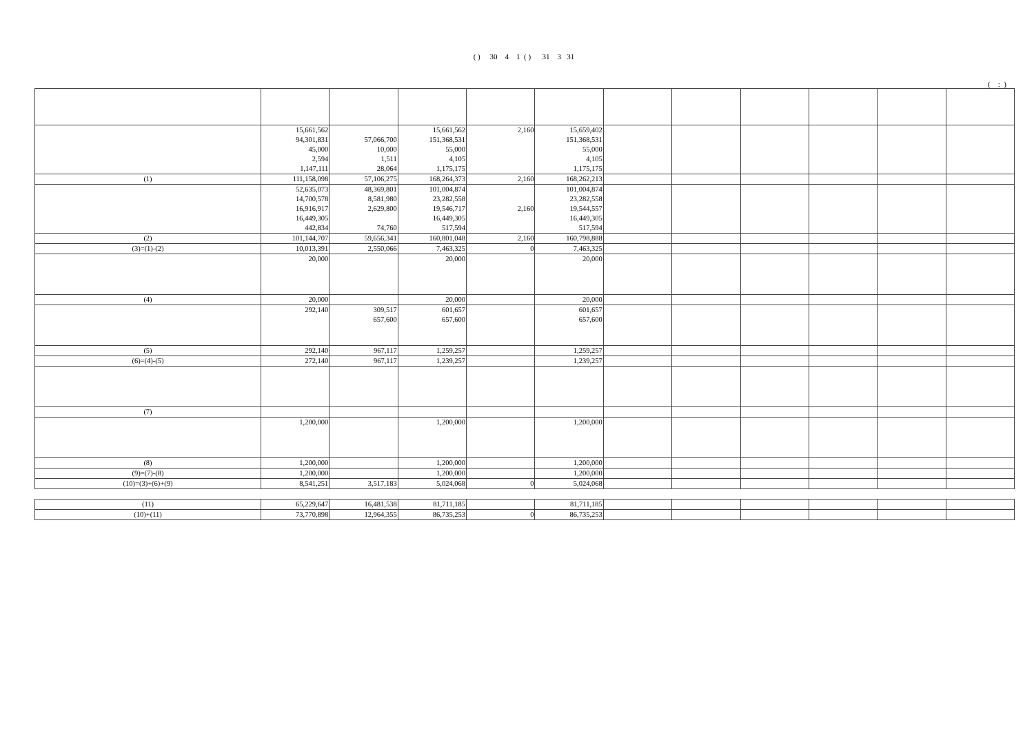( ) 30 4 1 ( ) 31 3 31
( : )
| | 15,661,562 94,301,831 45,000 2,594 1,147,111 | 57,066,700 10,000 1,511 28,064 | 15,661,562 151,368,531 55,000 4,105 1,175,175 | 2,160 | 15,659,402 151,368,531 55,000 4,105 1,175,175 | | | | | | |
| (1) | 111,158,098 | 57,106,275 | 168,264,373 | 2,160 | 168,262,213 | | | | | | |
| | 52,635,073 14,700,578 16,916,917 16,449,305 442,834 | 48,369,801 8,581,980 2,629,800 74,760 | 101,004,874 23,282,558 19,546,717 16,449,305 517,594 | 2,160 | 101,004,874 23,282,558 19,544,557 16,449,305 517,594 | | | | | | |
| (2) | 101,144,707 | 59,656,341 | 160,801,048 | 2,160 | 160,798,888 | | | | | | |
| (3)=(1)-(2) | 10,013,391 | 2,550,066 | 7,463,325 | 0 | 7,463,325 | | | | | | |
| | 20,000 | | 20,000 | | 20,000 | | | | | | |
| (4) | 20,000 | | 20,000 | | 20,000 | | | | | | |
| | 292,140 | 309,517 657,600 | 601,657 657,600 | | 601,657 657,600 | | | | | | |
| (5) | 292,140 | 967,117 | 1,259,257 | | 1,259,257 | | | | | | |
| (6)=(4)-(5) | 272,140 | 967,117 | 1,239,257 | | 1,239,257 | | | | | | |
| (7) | | | | | | | | | | | |
| | 1,200,000 | | 1,200,000 | | 1,200,000 | | | | | | |
| (8) | 1,200,000 | | 1,200,000 | | 1,200,000 | | | | | | |
| (9)=(7)-(8) | 1,200,000 | | 1,200,000 | | 1,200,000 | | | | | | |
| (10)=(3)+(6)+(9) | 8,541,251 | 3,517,183 | 5,024,068 | 0 | 5,024,068 | | | | | | |
| (11) | 65,229,647 | 16,481,538 | 81,711,185 | | 81,711,185 | | | | | | |
| (10)+(11) | 73,770,898 | 12,964,355 | 86,735,253 | 0 | 86,735,253 | | | | | | |